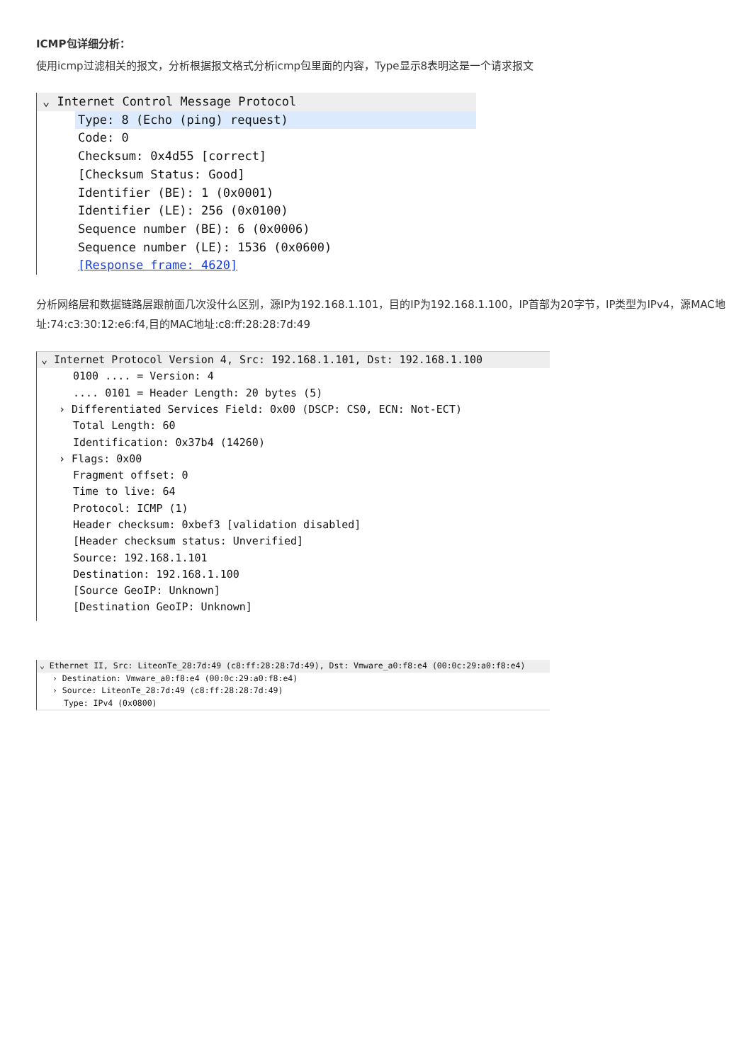ICMP包详细分析：
使用icmp过滤相关的报文，分析根据报文格式分析icmp包里面的内容，Type显示8表明这是一个请求报文
⌄ Internet Control Message Protocol
Type: 8 (Echo (ping) request)
Code: 0
Checksum: 0x4d55 [correct]
[Checksum Status: Good]
Identifier (BE): 1 (0x0001)
Identifier (LE): 256 (0x0100)
Sequence number (BE): 6 (0x0006)
Sequence number (LE): 1536 (0x0600)
[Response frame: 4620]
分析网络层和数据链路层跟前面几次没什么区别，源IP为192.168.1.101，目的IP为192.168.1.100，IP首部为20字节，IP类型为IPv4，源MAC地址:74:c3:30:12:e6:f4,目的MAC地址:c8:ff:28:28:7d:49
⌄ Internet Protocol Version 4, Src: 192.168.1.101, Dst: 192.168.1.100
0100 .... = Version: 4
.... 0101 = Header Length: 20 bytes (5)
› Differentiated Services Field: 0x00 (DSCP: CS0, ECN: Not-ECT)
Total Length: 60
Identification: 0x37b4 (14260)
› Flags: 0x00
Fragment offset: 0
Time to live: 64
Protocol: ICMP (1)
Header checksum: 0xbef3 [validation disabled]
[Header checksum status: Unverified]
Source: 192.168.1.101
Destination: 192.168.1.100
[Source GeoIP: Unknown]
[Destination GeoIP: Unknown]
⌄ Ethernet II, Src: LiteonTe_28:7d:49 (c8:ff:28:28:7d:49), Dst: Vmware_a0:f8:e4 (00:0c:29:a0:f8:e4)
› Destination: Vmware_a0:f8:e4 (00:0c:29:a0:f8:e4)
› Source: LiteonTe_28:7d:49 (c8:ff:28:28:7d:49)
Type: IPv4 (0x0800)